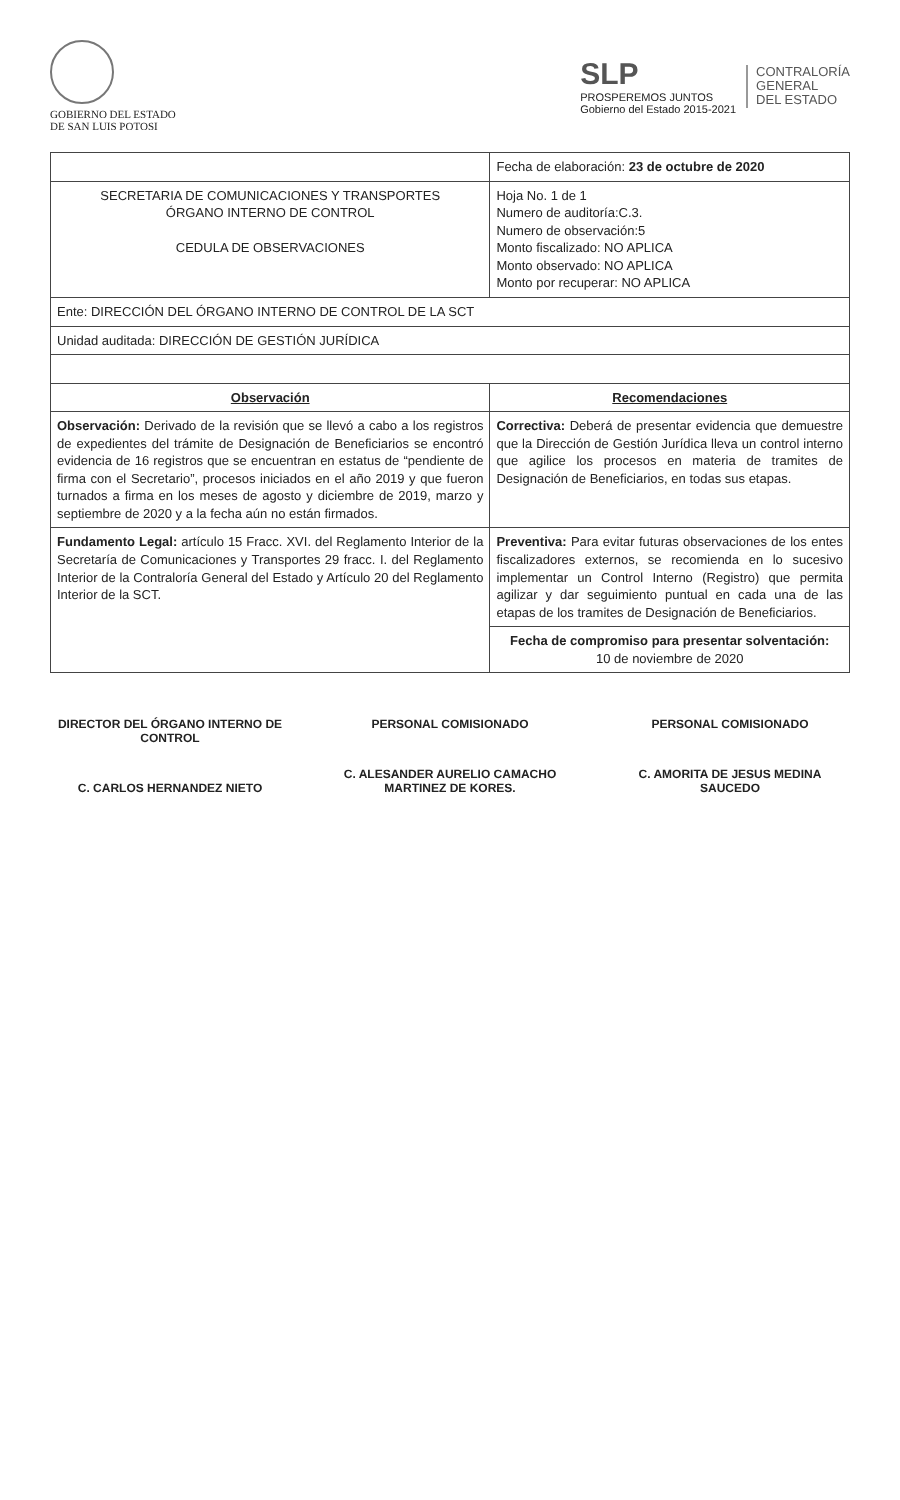GOBIERNO DEL ESTADO
DE SAN LUIS POTOSI
SLP
PROSPEREMOS JUNTOS
Gobierno del Estado 2015-2021
CONTRALORÍA
GENERAL
DEL ESTADO
| | Fecha de elaboración: 23 de octubre de 2020 |
| SECRETARIA DE COMUNICACIONES Y TRANSPORTES ÓRGANO INTERNO DE CONTROL CEDULA DE OBSERVACIONES | Hoja No. 1 de 1 Numero de auditoría:C.3. Numero de observación:5 Monto fiscalizado: NO APLICA Monto observado: NO APLICA Monto por recuperar: NO APLICA |
| Ente: DIRECCIÓN DEL ÓRGANO INTERNO DE CONTROL DE LA SCT | |
| Unidad auditada: DIRECCIÓN DE GESTIÓN JURÍDICA | |
| Observación | Recomendaciones |
| Observación: Derivado de la revisión que se llevó a cabo a los registros de expedientes del trámite de Designación de Beneficiarios se encontró evidencia de 16 registros que se encuentran en estatus de “pendiente de firma con el Secretario”, procesos iniciados en el año 2019 y que fueron turnados a firma en los meses de agosto y diciembre de 2019, marzo y septiembre de 2020 y a la fecha aún no están firmados. | Correctiva: Deberá de presentar evidencia que demuestre que la Dirección de Gestión Jurídica lleva un control interno que agilice los procesos en materia de tramites de Designación de Beneficiarios, en todas sus etapas. |
| Fundamento Legal: artículo 15 Fracc. XVI. del Reglamento Interior de la Secretaría de Comunicaciones y Transportes 29 fracc. I. del Reglamento Interior de la Contraloría General del Estado y Artículo 20 del Reglamento Interior de la SCT. | Preventiva: Para evitar futuras observaciones de los entes fiscalizadores externos, se recomienda en lo sucesivo implementar un Control Interno (Registro) que permita agilizar y dar seguimiento puntual en cada una de las etapas de los tramites de Designación de Beneficiarios. |
| | Fecha de compromiso para presentar solventación: 10 de noviembre de 2020 |
DIRECTOR DEL ÓRGANO INTERNO DE CONTROL
C. CARLOS HERNANDEZ NIETO
PERSONAL COMISIONADO
C. ALESANDER AURELIO CAMACHO MARTINEZ DE KORES.
PERSONAL COMISIONADO
C. AMORITA DE JESUS MEDINA SAUCEDO